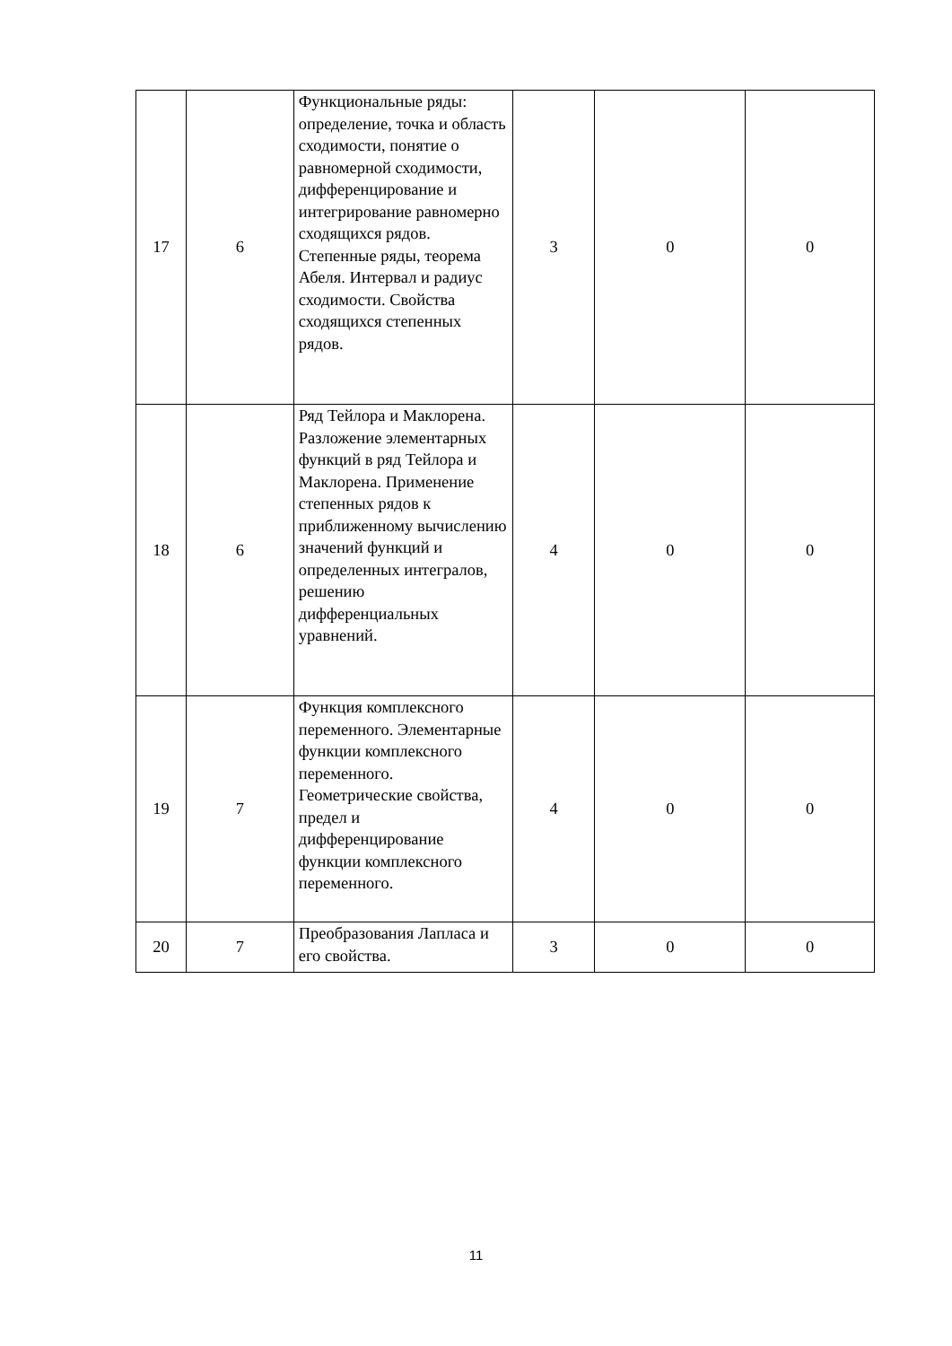| 17 | 6 | Функциональные ряды: определение, точка и область сходимости, понятие о равномерной сходимости, дифференцирование и интегрирование равномерно сходящихся рядов. Степенные ряды, теорема Абеля. Интервал и радиус сходимости. Свойства сходящихся степенных рядов. | 3 | 0 | 0 |
| 18 | 6 | Ряд Тейлора и Маклорена. Разложение элементарных функций в ряд Тейлора и Маклорена. Применение степенных рядов к приближенному вычислению значений функций и определенных интегралов, решению дифференциальных уравнений. | 4 | 0 | 0 |
| 19 | 7 | Функция комплексного переменного. Элементарные функции комплексного переменного. Геометрические свойства, предел и дифференцирование функции комплексного переменного. | 4 | 0 | 0 |
| 20 | 7 | Преобразования Лапласа и его свойства. | 3 | 0 | 0 |
11